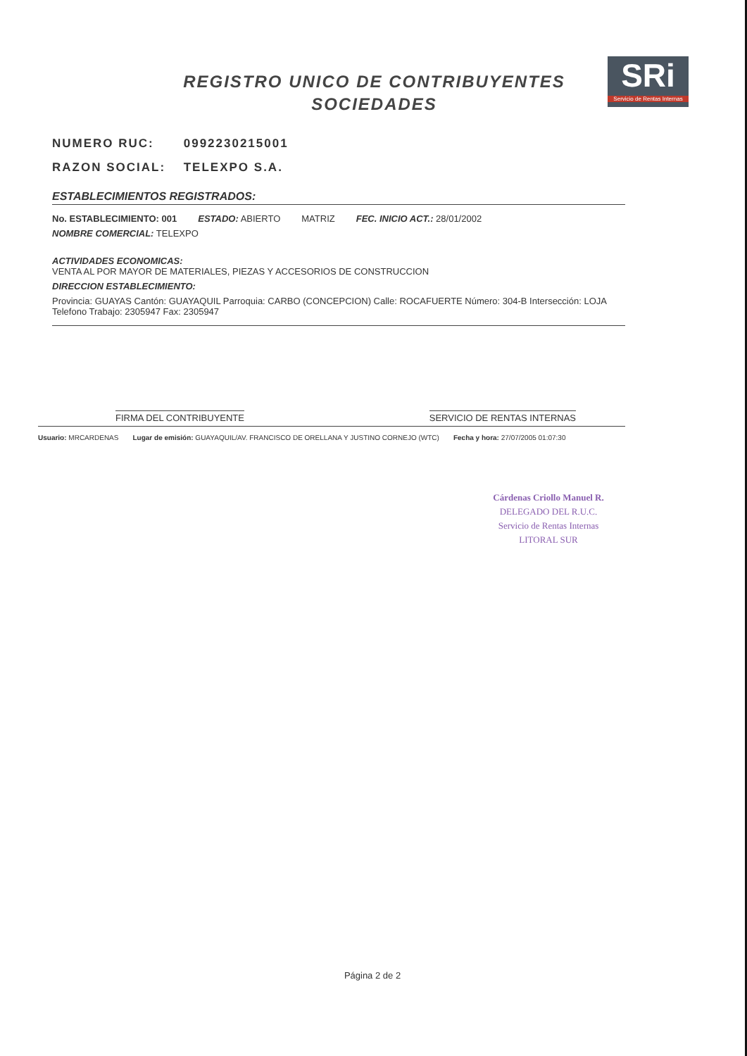REGISTRO UNICO DE CONTRIBUYENTES
SOCIEDADES
SRi
Servicio de Rentas Internas
NUMERO RUC: 0992230215001
RAZON SOCIAL: TELEXPO S.A.
ESTABLECIMIENTOS REGISTRADOS:
No. ESTABLECIMIENTO: 001 ESTADO: ABIERTO MATRIZ FEC. INICIO ACT.: 28/01/2002
NOMBRE COMERCIAL: TELEXPO
ACTIVIDADES ECONOMICAS:
VENTA AL POR MAYOR DE MATERIALES, PIEZAS Y ACCESORIOS DE CONSTRUCCION
DIRECCION ESTABLECIMIENTO:
Provincia: GUAYAS Cantón: GUAYAQUIL Parroquia: CARBO (CONCEPCION) Calle: ROCAFUERTE Número: 304-B Intersección: LOJA Telefono Trabajo: 2305947 Fax: 2305947
FIRMA DEL CONTRIBUYENTE SERVICIO DE RENTAS INTERNAS
Usuario: MRCARDENAS Lugar de emisión: GUAYAQUIL/AV. FRANCISCO DE ORELLANA Y JUSTINO CORNEJO (WTC) Fecha y hora: 27/07/2005 01:07:30
Cárdenas Criollo Manuel R.
DELEGADO DEL R.U.C.
Servicio de Rentas Internas
LITORAL SUR
Página 2 de 2